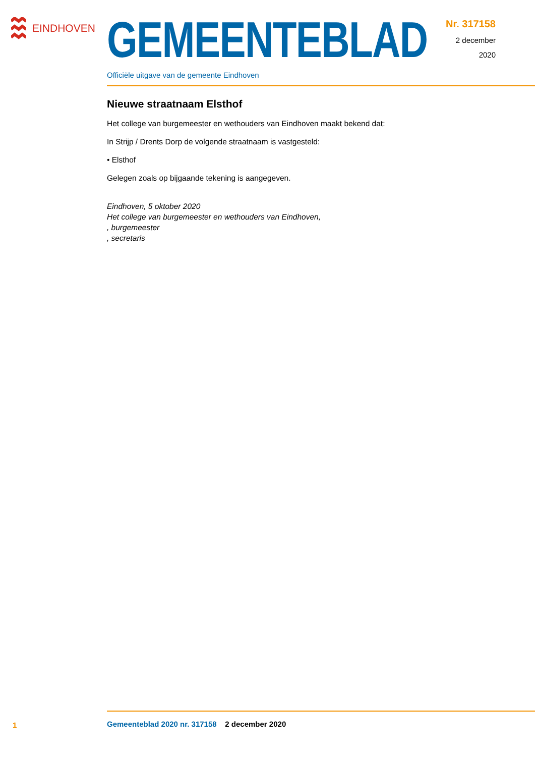EINDHOVEN
GEMEENTEBLAD
Officiële uitgave van de gemeente Eindhoven
Nr. 317158
2 december
2020
Nieuwe straatnaam Elsthof
Het college van burgemeester en wethouders van Eindhoven maakt bekend dat:
In Strijp / Drents Dorp de volgende straatnaam is vastgesteld:
• Elsthof
Gelegen zoals op bijgaande tekening is aangegeven.
Eindhoven, 5 oktober 2020
Het college van burgemeester en wethouders van Eindhoven,
, burgemeester
, secretaris
1
Gemeenteblad 2020 nr. 317158 2 december 2020